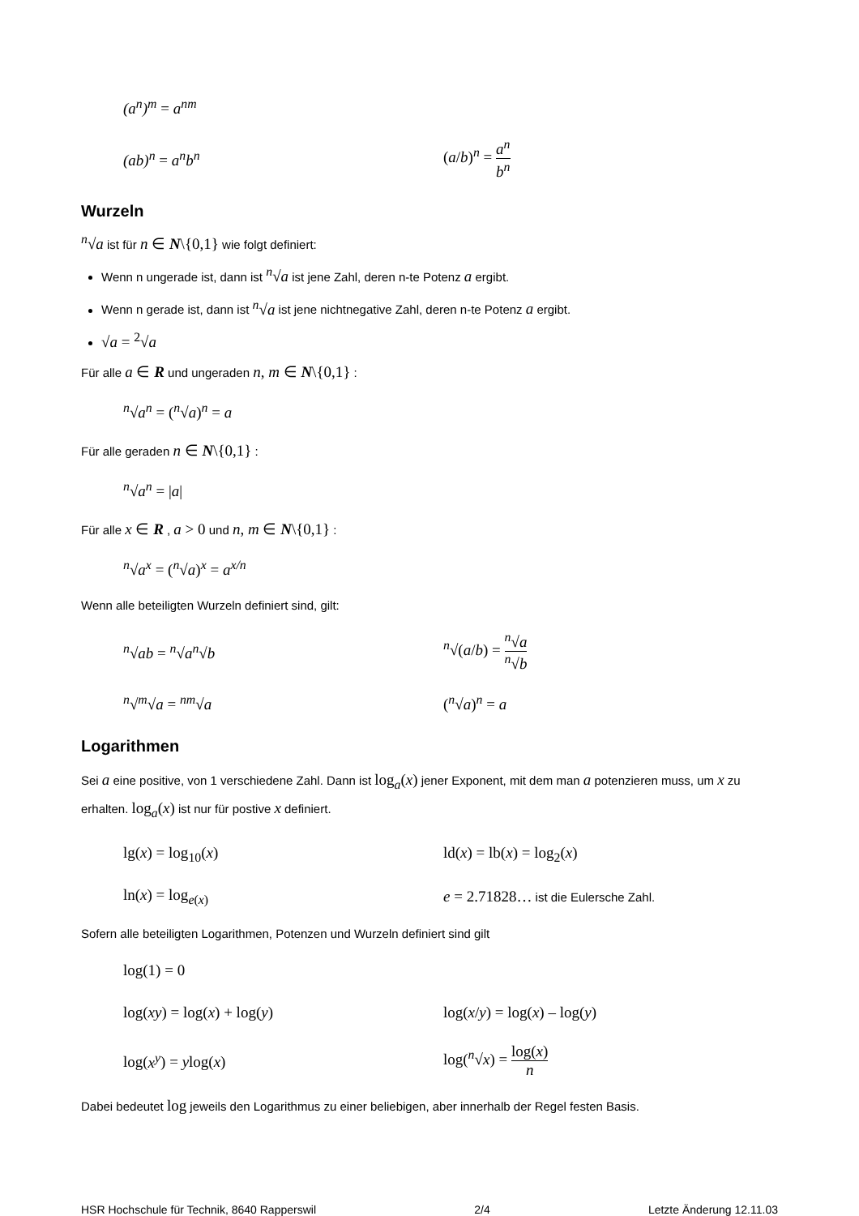(a<sup>n</sup>)<sup>m</sup> = a<sup>nm</sup>
(ab)<sup>n</sup> = a<sup>n</sup>b<sup>n</sup> (a/b)<sup>n</sup> = a<sup>n</sup> b<sup>n</sup>
Wurzeln
<sup>n</sup>√a ist für n ∈ N\{0,1} wie folgt definiert:
Wenn n ungerade ist, dann ist <sup>n</sup>√a ist jene Zahl, deren n-te Potenz a ergibt.
Wenn n gerade ist, dann ist <sup>n</sup>√a ist jene nichtnegative Zahl, deren n-te Potenz a ergibt.
√a = <sup>2</sup>√a
Für alle a ∈ R und ungeraden n, m ∈ N\{0,1} :
<sup>n</sup>√a<sup>n</sup> = (<sup>n</sup>√a)<sup>n</sup> = a
Für alle geraden n ∈ N\{0,1} :
<sup>n</sup>√a<sup>n</sup> = |a|
Für alle x ∈ R , a > 0 und n, m ∈ N\{0,1} :
<sup>n</sup>√a<sup>x</sup> = (<sup>n</sup>√a)<sup>x</sup> = a<sup>x/n</sup>
Wenn alle beteiligten Wurzeln definiert sind, gilt:
<sup>n</sup>√ab = <sup>n</sup>√a<sup>n</sup>√b <sup>n</sup>√(a/b) = <sup>n</sup>√a <sup>n</sup>√b
<sup>n</sup>√<sup>m</sup>√a = <sup>nm</sup>√a (<sup>n</sup>√a)<sup>n</sup> = a
Logarithmen
Sei a eine positive, von 1 verschiedene Zahl. Dann ist log<sub>a</sub>(x) jener Exponent, mit dem man a potenzieren muss, um x zu erhalten. log<sub>a</sub>(x) ist nur für postive x definiert.
lg(x) = log<sub>10</sub>(x) ld(x) = lb(x) = log<sub>2</sub>(x)
ln(x) = log<sub>e(x)</sub> e = 2.71828… ist die Eulersche Zahl.
Sofern alle beteiligten Logarithmen, Potenzen und Wurzeln definiert sind gilt
log(1) = 0
log(xy) = log(x) + log(y) log(x/y) = log(x) – log(y)
log(x<sup>y</sup>) = ylog(x) log(<sup>n</sup>√x) = log(x) n
Dabei bedeutet log jeweils den Logarithmus zu einer beliebigen, aber innerhalb der Regel festen Basis.
HSR Hochschule für Technik, 8640 Rapperswil 2/4 Letzte Änderung 12.11.03